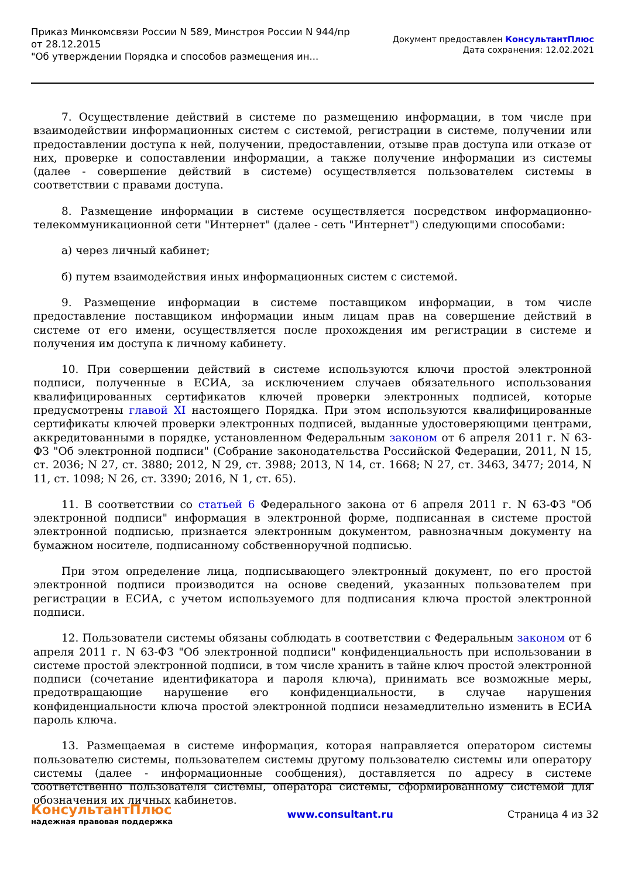Приказ Минкомсвязи России N 589, Минстроя России N 944/пр
от 28.12.2015
"Об утверждении Порядка и способов размещения ин...
Документ предоставлен КонсультантПлюс
Дата сохранения: 12.02.2021
7. Осуществление действий в системе по размещению информации, в том числе при взаимодействии информационных систем с системой, регистрации в системе, получении или предоставлении доступа к ней, получении, предоставлении, отзыве прав доступа или отказе от них, проверке и сопоставлении информации, а также получение информации из системы (далее - совершение действий в системе) осуществляется пользователем системы в соответствии с правами доступа.
8. Размещение информации в системе осуществляется посредством информационно-телекоммуникационной сети "Интернет" (далее - сеть "Интернет") следующими способами:
а) через личный кабинет;
б) путем взаимодействия иных информационных систем с системой.
9. Размещение информации в системе поставщиком информации, в том числе предоставление поставщиком информации иным лицам прав на совершение действий в системе от его имени, осуществляется после прохождения им регистрации в системе и получения им доступа к личному кабинету.
10. При совершении действий в системе используются ключи простой электронной подписи, полученные в ЕСИА, за исключением случаев обязательного использования квалифицированных сертификатов ключей проверки электронных подписей, которые предусмотрены главой XI настоящего Порядка. При этом используются квалифицированные сертификаты ключей проверки электронных подписей, выданные удостоверяющими центрами, аккредитованными в порядке, установленном Федеральным законом от 6 апреля 2011 г. N 63-ФЗ "Об электронной подписи" (Собрание законодательства Российской Федерации, 2011, N 15, ст. 2036; N 27, ст. 3880; 2012, N 29, ст. 3988; 2013, N 14, ст. 1668; N 27, ст. 3463, 3477; 2014, N 11, ст. 1098; N 26, ст. 3390; 2016, N 1, ст. 65).
11. В соответствии со статьей 6 Федерального закона от 6 апреля 2011 г. N 63-ФЗ "Об электронной подписи" информация в электронной форме, подписанная в системе простой электронной подписью, признается электронным документом, равнозначным документу на бумажном носителе, подписанному собственноручной подписью.
При этом определение лица, подписывающего электронный документ, по его простой электронной подписи производится на основе сведений, указанных пользователем при регистрации в ЕСИА, с учетом используемого для подписания ключа простой электронной подписи.
12. Пользователи системы обязаны соблюдать в соответствии с Федеральным законом от 6 апреля 2011 г. N 63-ФЗ "Об электронной подписи" конфиденциальность при использовании в системе простой электронной подписи, в том числе хранить в тайне ключ простой электронной подписи (сочетание идентификатора и пароля ключа), принимать все возможные меры, предотвращающие нарушение его конфиденциальности, в случае нарушения конфиденциальности ключа простой электронной подписи незамедлительно изменить в ЕСИА пароль ключа.
13. Размещаемая в системе информация, которая направляется оператором системы пользователю системы, пользователем системы другому пользователю системы или оператору системы (далее - информационные сообщения), доставляется по адресу в системе соответственно пользователя системы, оператора системы, сформированному системой для обозначения их личных кабинетов.
КонсультантПлюс
надежная правовая поддержка
www.consultant.ru Страница 4 из 32